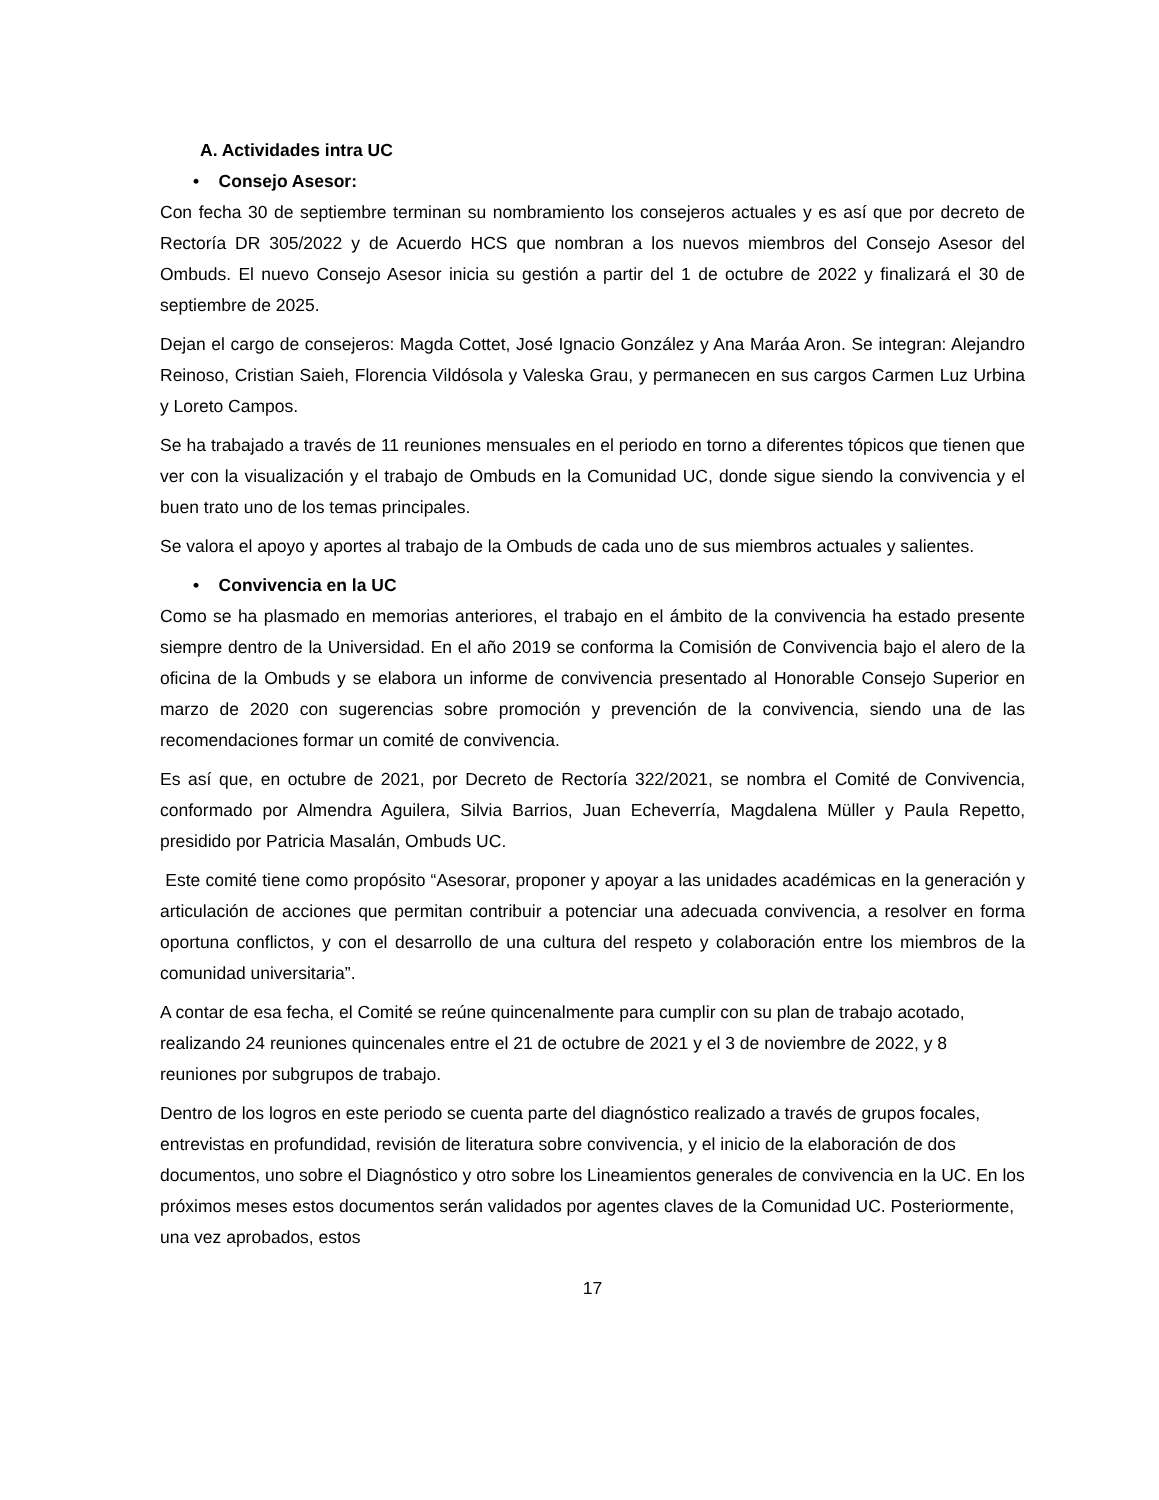A. Actividades intra UC
• Consejo Asesor:
Con fecha 30 de septiembre terminan su nombramiento los consejeros actuales y es así que por decreto de Rectoría DR 305/2022 y de Acuerdo HCS que nombran a los nuevos miembros del Consejo Asesor del Ombuds. El nuevo Consejo Asesor inicia su gestión a partir del 1 de octubre de 2022 y finalizará el 30 de septiembre de 2025.
Dejan el cargo de consejeros: Magda Cottet, José Ignacio González y Ana Maráa Aron. Se integran: Alejandro Reinoso, Cristian Saieh, Florencia Vildósola y Valeska Grau, y permanecen en sus cargos Carmen Luz Urbina y Loreto Campos.
Se ha trabajado a través de 11 reuniones mensuales en el periodo en torno a diferentes tópicos que tienen que ver con la visualización y el trabajo de Ombuds en la Comunidad UC, donde sigue siendo la convivencia y el buen trato uno de los temas principales.
Se valora el apoyo y aportes al trabajo de la Ombuds de cada uno de sus miembros actuales y salientes.
• Convivencia en la UC
Como se ha plasmado en memorias anteriores, el trabajo en el ámbito de la convivencia ha estado presente siempre dentro de la Universidad. En el año 2019 se conforma la Comisión de Convivencia bajo el alero de la oficina de la Ombuds y se elabora un informe de convivencia presentado al Honorable Consejo Superior en marzo de 2020 con sugerencias sobre promoción y prevención de la convivencia, siendo una de las recomendaciones formar un comité de convivencia.
Es así que, en octubre de 2021, por Decreto de Rectoría 322/2021, se nombra el Comité de Convivencia, conformado por Almendra Aguilera, Silvia Barrios, Juan Echeverría, Magdalena Müller y Paula Repetto, presidido por Patricia Masalán, Ombuds UC.
Este comité tiene como propósito “Asesorar, proponer y apoyar a las unidades académicas en la generación y articulación de acciones que permitan contribuir a potenciar una adecuada convivencia, a resolver en forma oportuna conflictos, y con el desarrollo de una cultura del respeto y colaboración entre los miembros de la comunidad universitaria”.
A contar de esa fecha, el Comité se reúne quincenalmente para cumplir con su plan de trabajo acotado, realizando 24 reuniones quincenales entre el 21 de octubre de 2021 y el 3 de noviembre de 2022, y 8 reuniones por subgrupos de trabajo.
Dentro de los logros en este periodo se cuenta parte del diagnóstico realizado a través de grupos focales, entrevistas en profundidad, revisión de literatura sobre convivencia, y el inicio de la elaboración de dos documentos, uno sobre el Diagnóstico y otro sobre los Lineamientos generales de convivencia en la UC. En los próximos meses estos documentos serán validados por agentes claves de la Comunidad UC. Posteriormente, una vez aprobados, estos
17